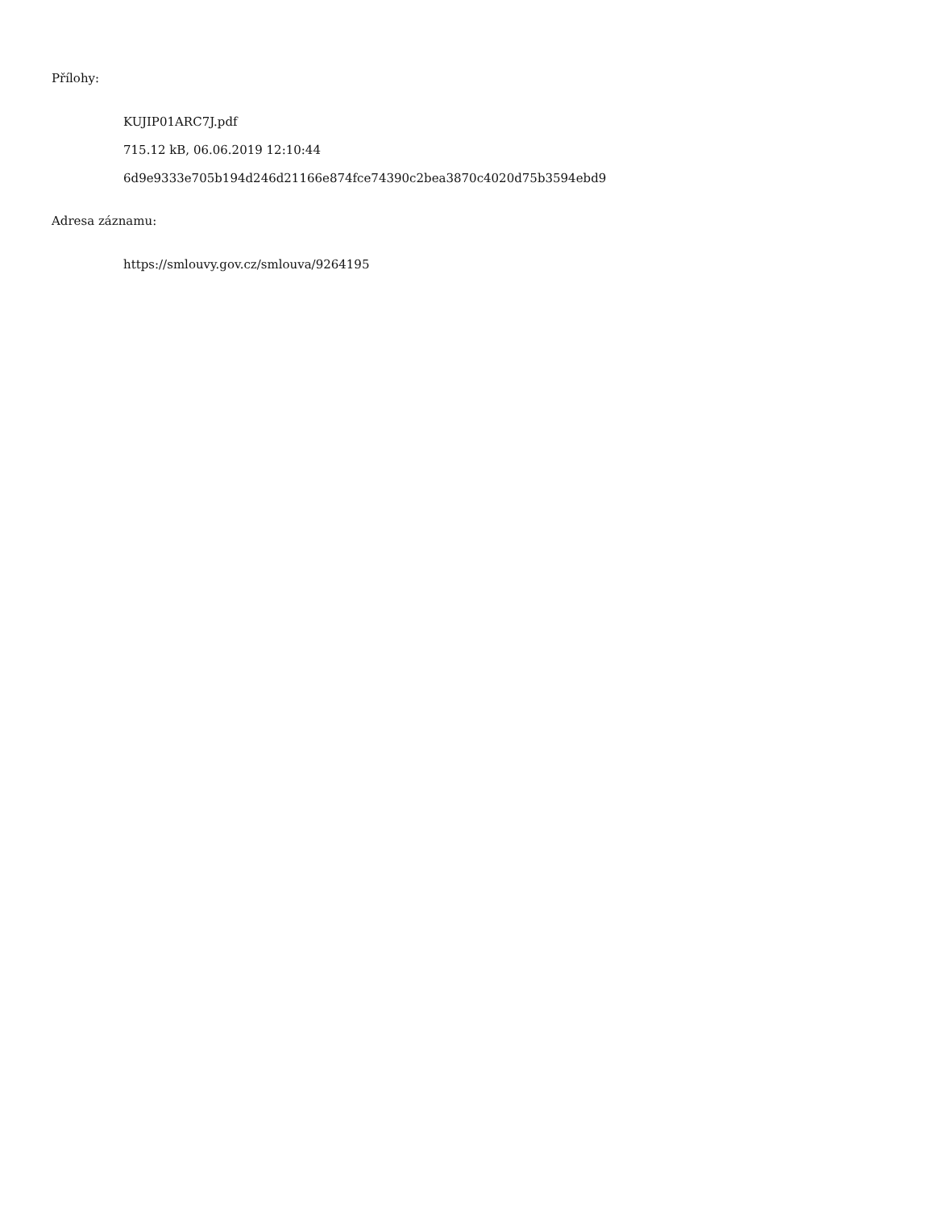Přílohy:
KUJIP01ARC7J.pdf
715.12 kB, 06.06.2019 12:10:44
6d9e9333e705b194d246d21166e874fce74390c2bea3870c4020d75b3594ebd9
Adresa záznamu:
https://smlouvy.gov.cz/smlouva/9264195